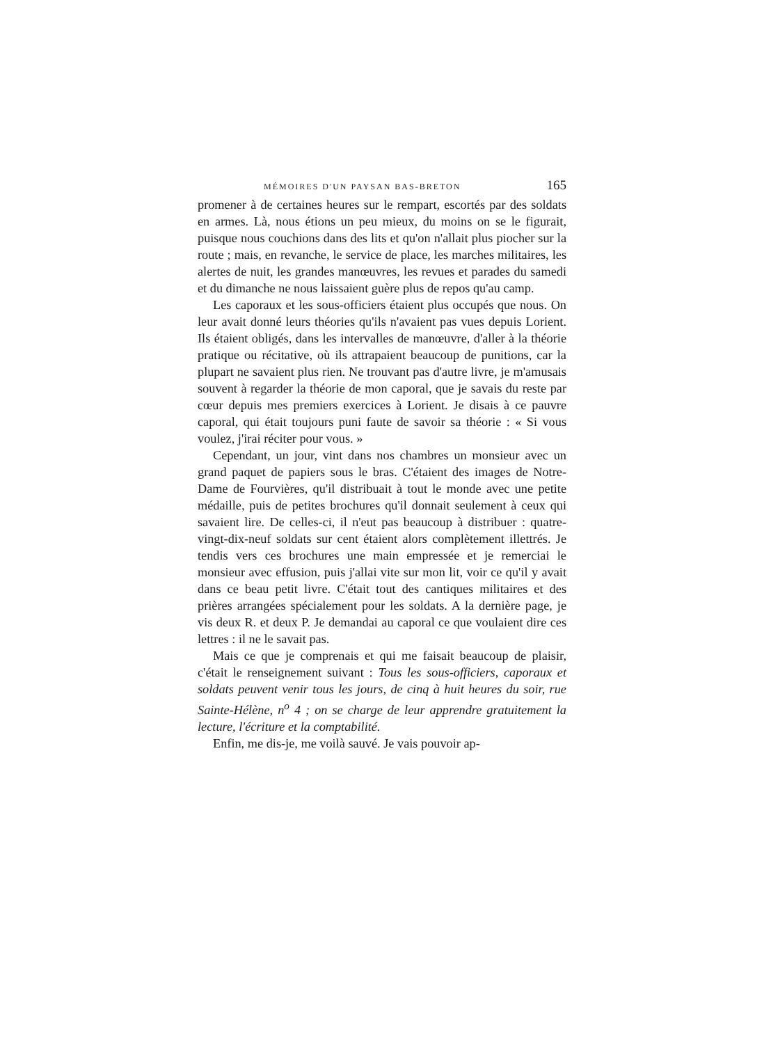MÉMOIRES D'UN PAYSAN BAS-BRETON 165
promener à de certaines heures sur le rempart, escortés par des soldats en armes. Là, nous étions un peu mieux, du moins on se le figurait, puisque nous couchions dans des lits et qu'on n'allait plus piocher sur la route ; mais, en revanche, le service de place, les marches militaires, les alertes de nuit, les grandes manœuvres, les revues et parades du samedi et du dimanche ne nous laissaient guère plus de repos qu'au camp.
Les caporaux et les sous-officiers étaient plus occupés que nous. On leur avait donné leurs théories qu'ils n'avaient pas vues depuis Lorient. Ils étaient obligés, dans les intervalles de manœuvre, d'aller à la théorie pratique ou récitative, où ils attrapaient beaucoup de punitions, car la plupart ne savaient plus rien. Ne trouvant pas d'autre livre, je m'amusais souvent à regarder la théorie de mon caporal, que je savais du reste par cœur depuis mes premiers exercices à Lorient. Je disais à ce pauvre caporal, qui était toujours puni faute de savoir sa théorie : « Si vous voulez, j'irai réciter pour vous. »
Cependant, un jour, vint dans nos chambres un monsieur avec un grand paquet de papiers sous le bras. C'étaient des images de Notre-Dame de Fourvières, qu'il distribuait à tout le monde avec une petite médaille, puis de petites brochures qu'il donnait seulement à ceux qui savaient lire. De celles-ci, il n'eut pas beaucoup à distribuer : quatre-vingt-dix-neuf soldats sur cent étaient alors complètement illettrés. Je tendis vers ces brochures une main empressée et je remerciai le monsieur avec effusion, puis j'allai vite sur mon lit, voir ce qu'il y avait dans ce beau petit livre. C'était tout des cantiques militaires et des prières arrangées spécialement pour les soldats. A la dernière page, je vis deux R. et deux P. Je demandai au caporal ce que voulaient dire ces lettres : il ne le savait pas.
Mais ce que je comprenais et qui me faisait beaucoup de plaisir, c'était le renseignement suivant : Tous les sous-officiers, caporaux et soldats peuvent venir tous les jours, de cinq à huit heures du soir, rue Sainte-Hélène, n<sup>o</sup> 4 ; on se charge de leur apprendre gratuitement la lecture, l'écriture et la comptabilité.
Enfin, me dis-je, me voilà sauvé. Je vais pouvoir ap-